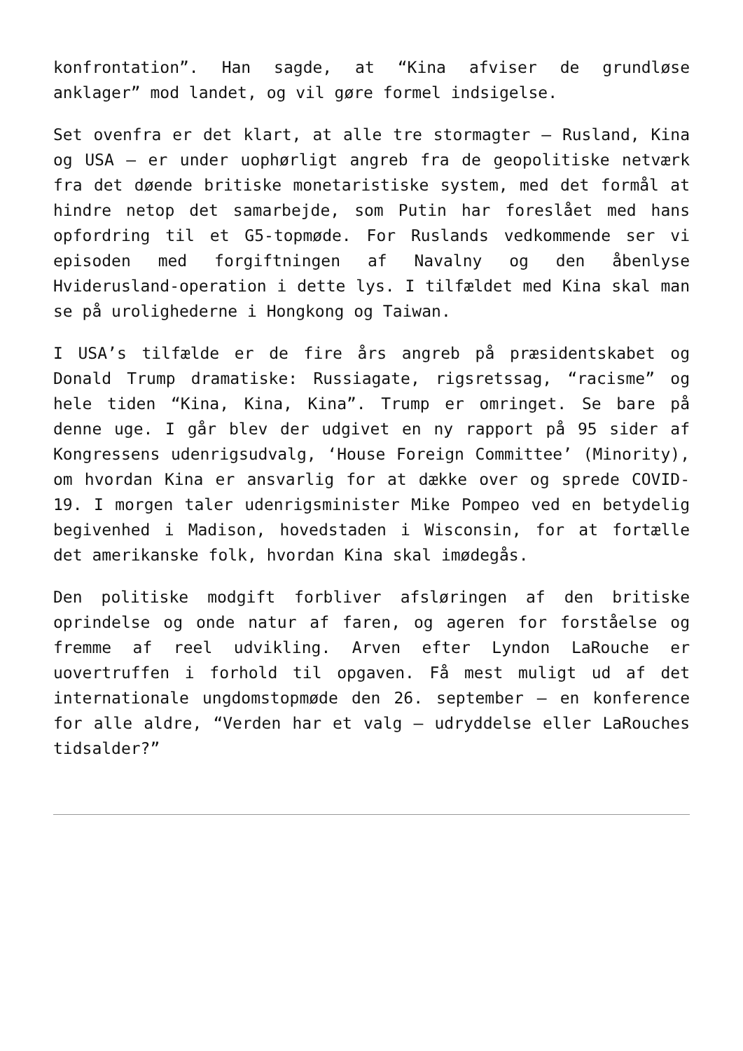konfrontation”. Han sagde, at “Kina afviser de grundløse anklager” mod landet, og vil gøre formel indsigelse.
Set ovenfra er det klart, at alle tre stormagter – Rusland, Kina og USA – er under uophørligt angreb fra de geopolitiske netværk fra det døende britiske monetaristiske system, med det formål at hindre netop det samarbejde, som Putin har foreslået med hans opfordring til et G5-topmøde. For Ruslands vedkommende ser vi episoden med forgiftningen af Navalny og den åbenlyse Hviderusland-operation i dette lys. I tilfældet med Kina skal man se på urolighederne i Hongkong og Taiwan.
I USA’s tilfælde er de fire års angreb på præsidentskabet og Donald Trump dramatiske: Russiagate, rigsretssag, “racisme” og hele tiden “Kina, Kina, Kina”. Trump er omringet. Se bare på denne uge. I går blev der udgivet en ny rapport på 95 sider af Kongressens udenrigsudvalg, ‘House Foreign Committee’ (Minority), om hvordan Kina er ansvarlig for at dække over og sprede COVID-19. I morgen taler udenrigsminister Mike Pompeo ved en betydelig begivenhed i Madison, hovedstaden i Wisconsin, for at fortælle det amerikanske folk, hvordan Kina skal imødegås.
Den politiske modgift forbliver afsløringen af den britiske oprindelse og onde natur af faren, og ageren for forståelse og fremme af reel udvikling. Arven efter Lyndon LaRouche er uovertruffen i forhold til opgaven. Få mest muligt ud af det internationale ungdomstopmøde den 26. september – en konference for alle aldre, “Verden har et valg – udryddelse eller LaRouches tidsalder?”